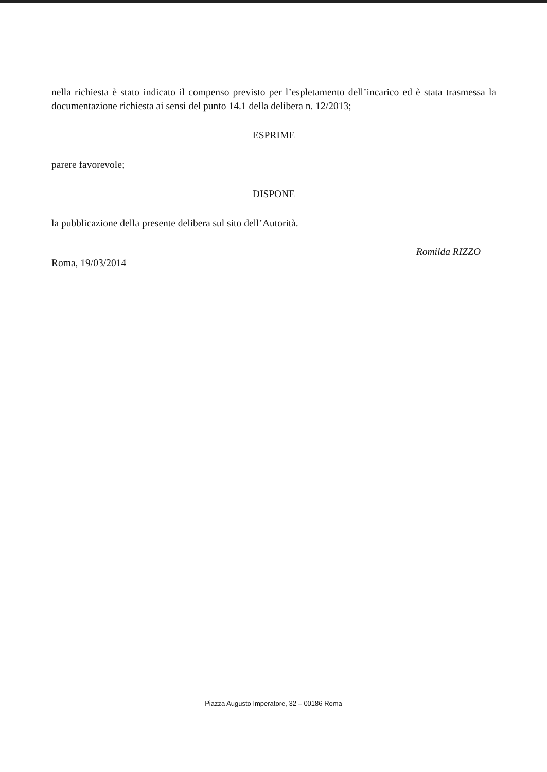nella richiesta è stato indicato il compenso previsto per l’espletamento dell’incarico ed è stata trasmessa la documentazione richiesta ai sensi del punto 14.1 della delibera n. 12/2013;
ESPRIME
parere favorevole;
DISPONE
la pubblicazione della presente delibera sul sito dell’Autorità.
Roma, 19/03/2014
Romilda RIZZO
Piazza Augusto Imperatore, 32 – 00186 Roma